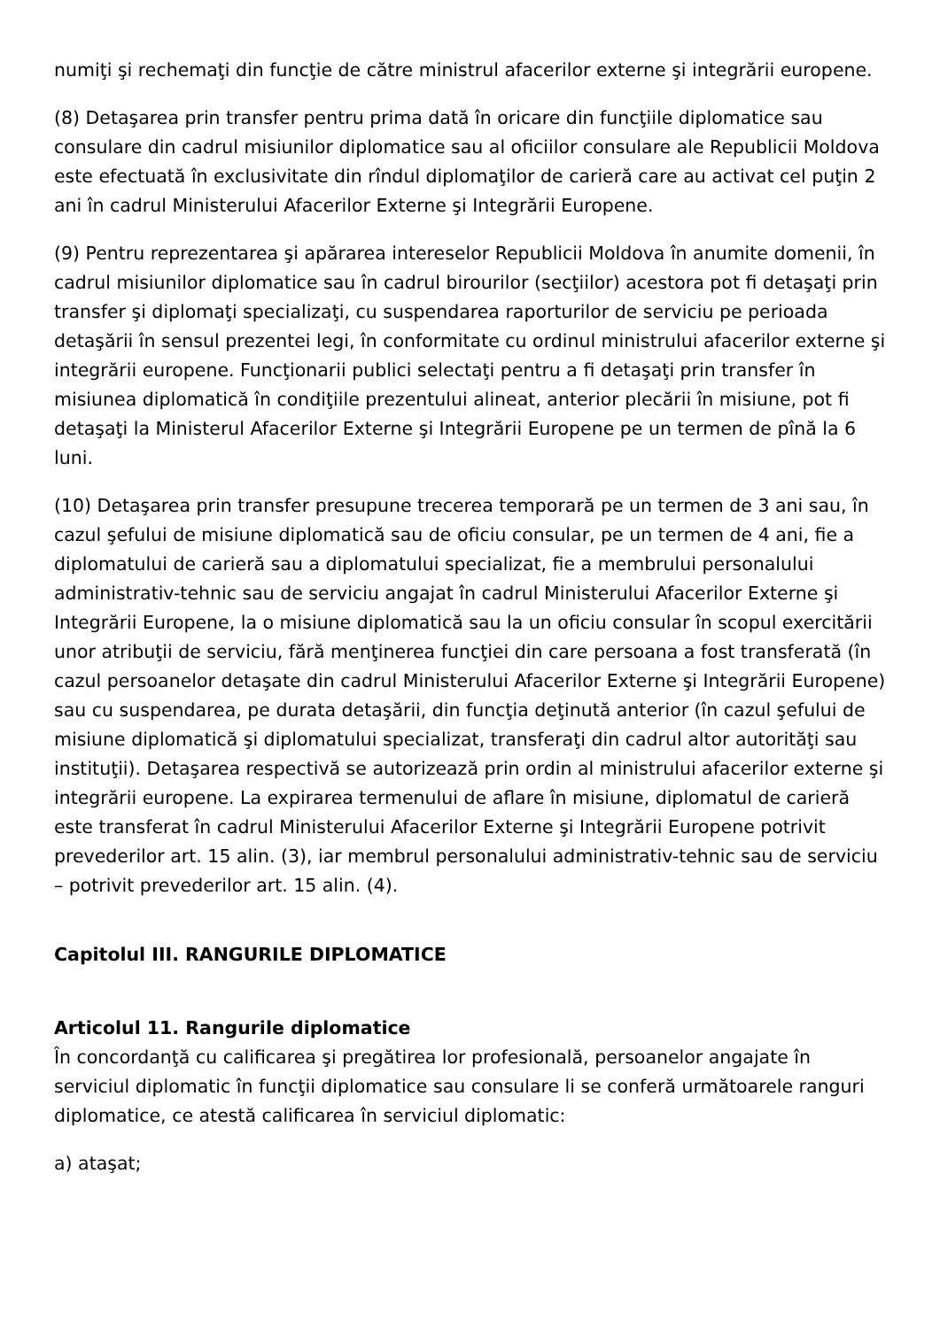numiţi şi rechemaţi din funcţie de către ministrul afacerilor externe şi integrării europene.
(8) Detaşarea prin transfer pentru prima dată în oricare din funcţiile diplomatice sau consulare din cadrul misiunilor diplomatice sau al oficiilor consulare ale Republicii Moldova este efectuată în exclusivitate din rîndul diplomaţilor de carieră care au activat cel puţin 2 ani în cadrul Ministerului Afacerilor Externe şi Integrării Europene.
(9) Pentru reprezentarea şi apărarea intereselor Republicii Moldova în anumite domenii, în cadrul misiunilor diplomatice sau în cadrul birourilor (secţiilor) acestora pot fi detaşaţi prin transfer şi diplomaţi specializaţi, cu suspendarea raporturilor de serviciu pe perioada detaşării în sensul prezentei legi, în conformitate cu ordinul ministrului afacerilor externe şi integrării europene. Funcţionarii publici selectaţi pentru a fi detaşaţi prin transfer în misiunea diplomatică în condiţiile prezentului alineat, anterior plecării în misiune, pot fi detaşaţi la Ministerul Afacerilor Externe şi Integrării Europene pe un termen de pînă la 6 luni.
(10) Detaşarea prin transfer presupune trecerea temporară pe un termen de 3 ani sau, în cazul şefului de misiune diplomatică sau de oficiu consular, pe un termen de 4 ani, fie a diplomatului de carieră sau a diplomatului specializat, fie a membrului personalului administrativ-tehnic sau de serviciu angajat în cadrul Ministerului Afacerilor Externe şi Integrării Europene, la o misiune diplomatică sau la un oficiu consular în scopul exercitării unor atribuţii de serviciu, fără menţinerea funcţiei din care persoana a fost transferată (în cazul persoanelor detaşate din cadrul Ministerului Afacerilor Externe şi Integrării Europene) sau cu suspendarea, pe durata detaşării, din funcţia deţinută anterior (în cazul şefului de misiune diplomatică şi diplomatului specializat, transferaţi din cadrul altor autorităţi sau instituţii). Detaşarea respectivă se autorizează prin ordin al ministrului afacerilor externe şi integrării europene. La expirarea termenului de aflare în misiune, diplomatul de carieră este transferat în cadrul Ministerului Afacerilor Externe şi Integrării Europene potrivit prevederilor art. 15 alin. (3), iar membrul personalului administrativ-tehnic sau de serviciu – potrivit prevederilor art. 15 alin. (4).
Capitolul III. RANGURILE DIPLOMATICE
Articolul 11. Rangurile diplomatice
În concordanţă cu calificarea şi pregătirea lor profesională, persoanelor angajate în serviciul diplomatic în funcţii diplomatice sau consulare li se conferă următoarele ranguri diplomatice, ce atestă calificarea în serviciul diplomatic:
a) ataşat;